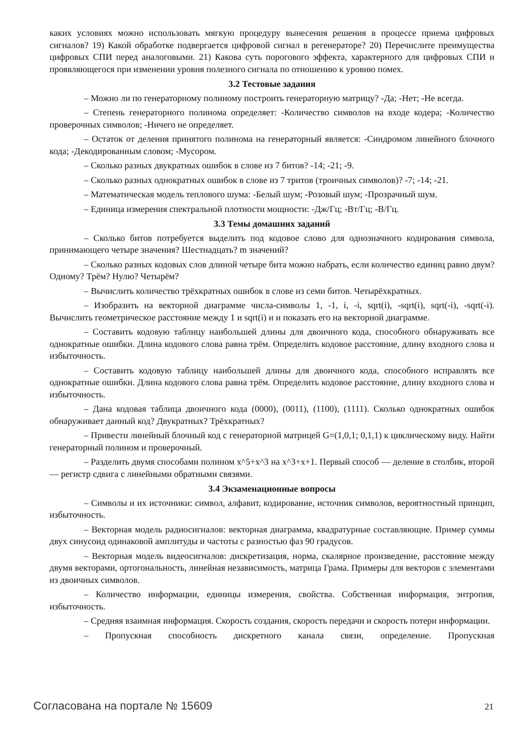каких условиях можно использовать мягкую процедуру вынесения решения в процессе приема цифровых сигналов? 19) Какой обработке подвергается цифровой сигнал в регенераторе? 20) Перечислите преимущества цифровых СПИ перед аналоговыми. 21) Какова суть порогового эффекта, характерного для цифровых СПИ и проявляющегося при изменении уровня полезного сигнала по отношению к уровню помех.
3.2 Тестовые задания
– Можно ли по генераторному полиному построить генераторную матрицу? -Да; -Нет; -Не всегда.
– Степень генераторного полинома определяет: -Количество символов на входе кодера; -Количество проверочных символов; -Ничего не определяет.
– Остаток от деления принятого полинома на генераторный является: -Синдромом линейного блочного кода; -Декодированным словом; -Мусором.
– Сколько разных двукратных ошибок в слове из 7 битов? -14; -21; -9.
– Сколько разных однократных ошибок в слове из 7 тритов (троичных символов)? -7; -14; -21.
– Математическая модель теплового шума: -Белый шум; -Розовый шум; -Прозрачный шум.
– Единица измерения спектральной плотности мощности: -Дж/Гц; -Вт/Гц; -В/Гц.
3.3 Темы домашних заданий
– Сколько битов потребуется выделить под кодовое слово для однозначного кодирования символа, принимающего четыре значения? Шестнадцать? m значений?
– Сколько разных кодовых слов длиной четыре бита можно набрать, если количество единиц равно двум? Одному? Трём? Нулю? Четырём?
– Вычислить количество трёхкратных ошибок в слове из семи битов. Четырёхкратных.
– Изобразить на векторной диаграмме числа-символы 1, -1, i, -i, sqrt(i), -sqrt(i), sqrt(-i), -sqrt(-i). Вычислить геометрическое расстояние между 1 и sqrt(i) и и показать его на векторной диаграмме.
– Составить кодовую таблицу наибольшей длины для двоичного кода, способного обнаруживать все однократные ошибки. Длина кодового слова равна трём. Определить кодовое расстояние, длину входного слова и избыточность.
– Составить кодовую таблицу наибольшей длины для двоичного кода, способного исправлять все однократные ошибки. Длина кодового слова равна трём. Определить кодовое расстояние, длину входного слова и избыточность.
– Дана кодовая таблица двоичного кода (0000), (0011), (1100), (1111). Сколько однократных ошибок обнаруживает данный код? Двукратных? Трёхкратных?
– Привести линейный блочный код с генераторной матрицей G=(1,0,1; 0,1,1) к циклическому виду. Найти генераторный полином и проверочный.
– Разделить двумя способами полином x^5+x^3 на x^3+x+1. Первый способ — деление в столбик, второй — регистр сдвига с линейными обратными связями.
3.4 Экзаменационные вопросы
– Символы и их источники: символ, алфавит, кодирование, источник символов, вероятностный принцип, избыточность.
– Векторная модель радиосигналов: векторная диаграмма, квадратурные составляющие. Пример суммы двух синусоид одинаковой амплитуды и частоты с разностью фаз 90 градусов.
– Векторная модель видеосигналов: дискретизация, норма, скалярное произведение, расстояние между двумя векторами, ортогональность, линейная независимость, матрица Грама. Примеры для векторов с элементами из двоичных символов.
– Количество информации, единицы измерения, свойства. Собственная информация, энтропия, избыточность.
– Средняя взаимная информация. Скорость создания, скорость передачи и скорость потери информации.
– Пропускная способность дискретного канала связи, определение. Пропускная
Согласована на портале № 15609 21